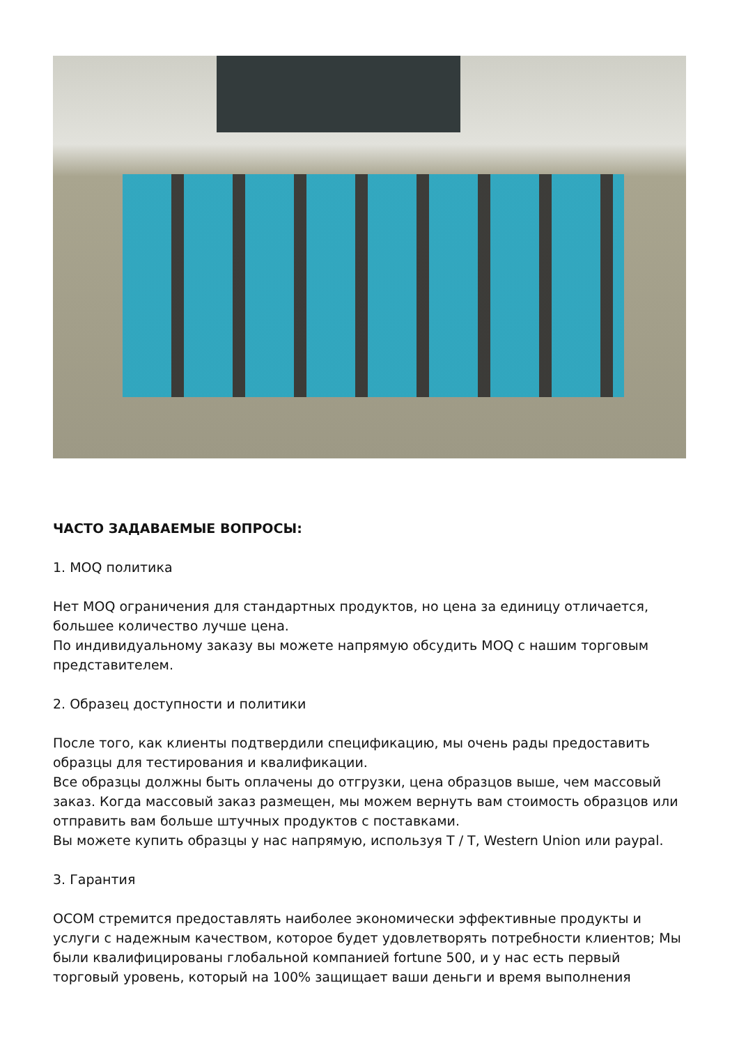ЧАСТО ЗАДАВАЕМЫЕ ВОПРОСЫ:
1. MOQ политика
Нет MOQ ограничения для стандартных продуктов, но цена за единицу отличается, большее количество лучше цена.
По индивидуальному заказу вы можете напрямую обсудить MOQ с нашим торговым представителем.
2. Образец доступности и политики
После того, как клиенты подтвердили спецификацию, мы очень рады предоставить образцы для тестирования и квалификации.
Все образцы должны быть оплачены до отгрузки, цена образцов выше, чем массовый заказ. Когда массовый заказ размещен, мы можем вернуть вам стоимость образцов или отправить вам больше штучных продуктов с поставками.
Вы можете купить образцы у нас напрямую, используя T / T, Western Union или paypal.
3. Гарантия
OCOM стремится предоставлять наиболее экономически эффективные продукты и услуги с надежным качеством, которое будет удовлетворять потребности клиентов; Мы были квалифицированы глобальной компанией fortune 500, и у нас есть первый торговый уровень, который на 100% защищает ваши деньги и время выполнения